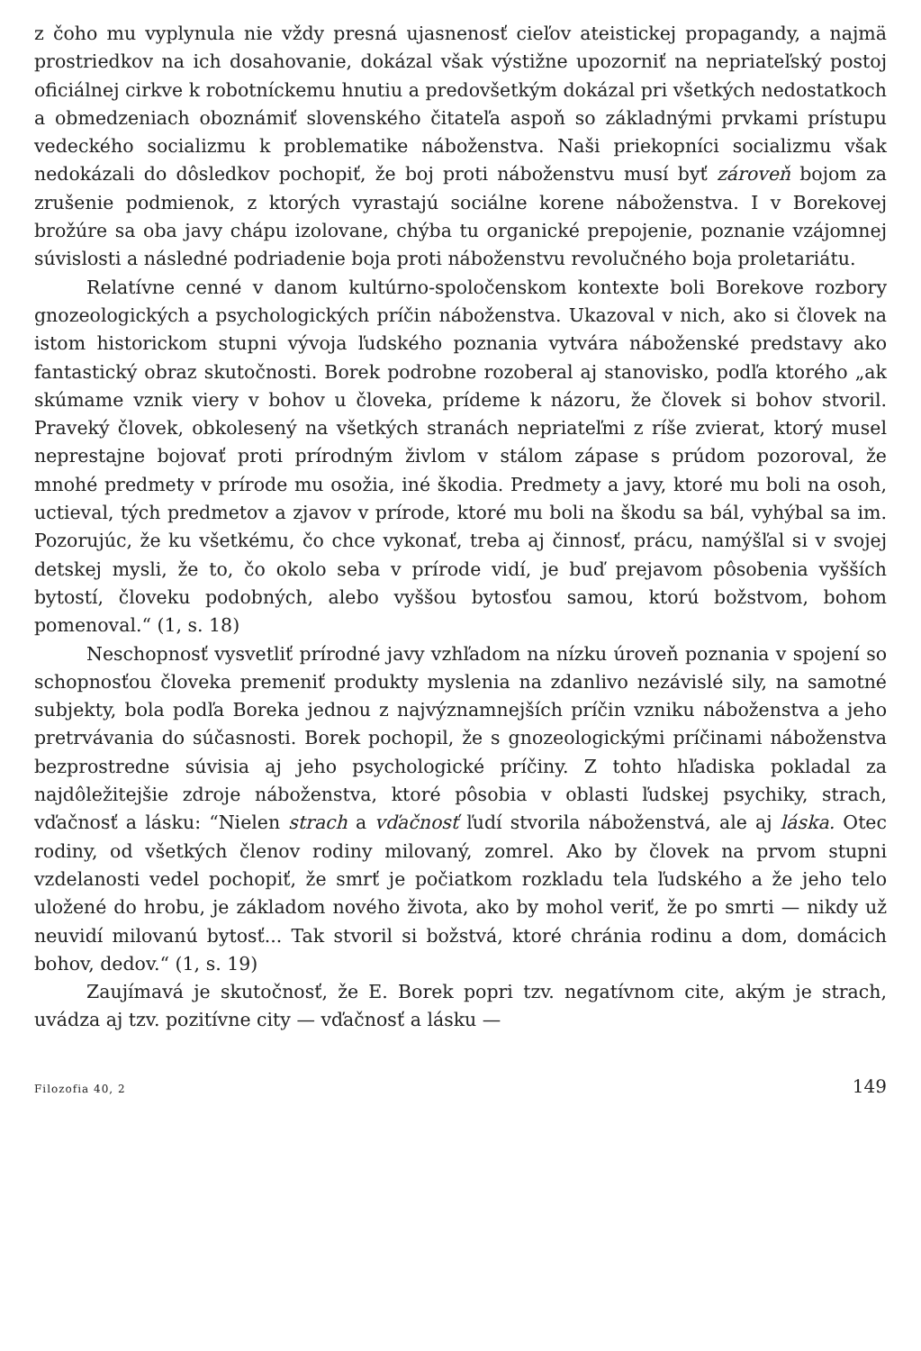z čoho mu vyplynula nie vždy presná ujasnenosť cieľov ateistickej propagandy, a najmä prostriedkov na ich dosahovanie, dokázal však výstižne upozorniť na nepriateľský postoj oficiálnej cirkve k robotníckemu hnutiu a predovšetkým dokázal pri všetkých nedostatkoch a obmedzeniach oboznámiť slovenského čitateľa aspoň so základnými prvkami prístupu vedeckého socializmu k problematike náboženstva. Naši priekopníci socializmu však nedokázali do dôsledkov pochopiť, že boj proti náboženstvu musí byť zároveň bojom za zrušenie podmienok, z ktorých vyrastajú sociálne korene náboženstva. I v Borekovej brožúre sa oba javy chápu izolovane, chýba tu organické prepojenie, poznanie vzájomnej súvislosti a následné podriadenie boja proti náboženstvu revolučného boja proletariátu.
Relatívne cenné v danom kultúrno-spoločenskom kontexte boli Borekove rozbory gnozeologických a psychologických príčin náboženstva. Ukazoval v nich, ako si človek na istom historickom stupni vývoja ľudského poznania vytvára náboženské predstavy ako fantastický obraz skutočnosti. Borek podrobne rozoberal aj stanovisko, podľa ktorého „ak skúmame vznik viery v bohov u človeka, prídeme k názoru, že človek si bohov stvoril. Praveký človek, obkolesený na všetkých stranách nepriateľmi z ríše zvierat, ktorý musel neprestajne bojovať proti prírodným živlom v stálom zápase s prúdom pozoroval, že mnohé predmety v prírode mu osožia, iné škodia. Predmety a javy, ktoré mu boli na osoh, uctieval, tých predmetov a zjavov v prírode, ktoré mu boli na škodu sa bál, vyhýbal sa im. Pozorujúc, že ku všetkému, čo chce vykonať, treba aj činnosť, prácu, namýšľal si v svojej detskej mysli, že to, čo okolo seba v prírode vidí, je buď prejavom pôsobenia vyšších bytostí, človeku podobných, alebo vyššou bytosťou samou, ktorú božstvom, bohom pomenoval.“ (1, s. 18)
Neschopnosť vysvetliť prírodné javy vzhľadom na nízku úroveň poznania v spojení so schopnosťou človeka premeniť produkty myslenia na zdanlivo nezávislé sily, na samotné subjekty, bola podľa Boreka jednou z najvýznamnejších príčin vzniku náboženstva a jeho pretrvávania do súčasnosti. Borek pochopil, že s gnozeologickými príčinami náboženstva bezprostredne súvisia aj jeho psychologické príčiny. Z tohto hľadiska pokladal za najdôležitejšie zdroje náboženstva, ktoré pôsobia v oblasti ľudskej psychiky, strach, vďačnosť a lásku: “Nielen strach a vďačnosť ľudí stvorila náboženstvá, ale aj láska. Otec rodiny, od všetkých členov rodiny milovaný, zomrel. Ako by človek na prvom stupni vzdelanosti vedel pochopiť, že smrť je počiatkom rozkladu tela ľudského a že jeho telo uložené do hrobu, je základom nového života, ako by mohol veriť, že po smrti — nikdy už neuvidí milovanú bytosť... Tak stvoril si božstvá, ktoré chránia rodinu a dom, domácich bohov, dedov.“ (1, s. 19)
Zaujímavá je skutočnosť, že E. Borek popri tzv. negatívnom cite, akým je strach, uvádza aj tzv. pozitívne city — vďačnosť a lásku —
Filozofia 40, 2 149